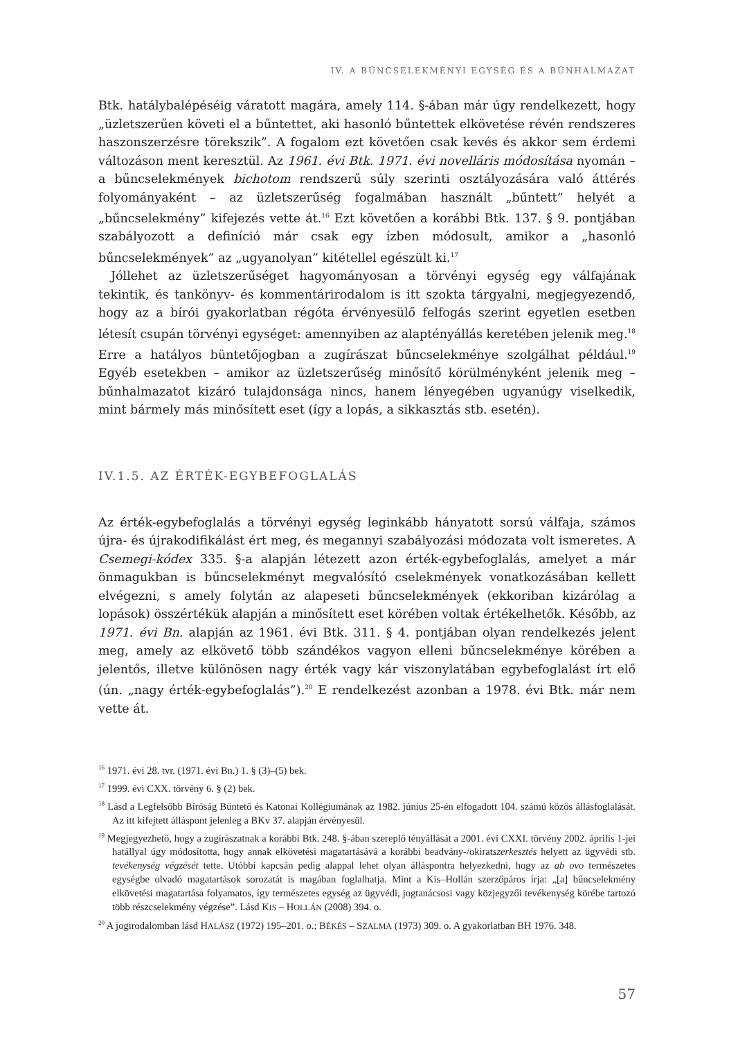IV. A BŰNCSELEKMÉNYI EGYSÉG ÉS A BŰNHALMAZAT
Btk. hatálybalépéséig váratott magára, amely 114. §-ában már úgy rendelkezett, hogy „üzletszerűen követi el a bűntettet, aki hasonló bűntettek elkövetése révén rendszeres haszonszerzésre törekszik”. A fogalom ezt követően csak kevés és akkor sem érdemi változáson ment keresztül. Az 1961. évi Btk. 1971. évi novelláris módosítása nyomán – a bűncselekmények bichotom rendszerű súly szerinti osztályozására való áttérés folyományaként – az üzletszerűség fogalmában használt „bűntett” helyét a „bűncselekmény” kifejezés vette át.<sup>16</sup> Ezt követően a korábbi Btk. 137. § 9. pontjában szabályozott a definíció már csak egy ízben módosult, amikor a „hasonló bűncselekmények” az „ugyanolyan” kitétellel egészült ki.<sup>17</sup>
Jóllehet az üzletszerűséget hagyományosan a törvényi egység egy válfajának tekintik, és tankönyv- és kommentárirodalom is itt szokta tárgyalni, megjegyezendő, hogy az a bírói gyakorlatban régóta érvényesülő felfogás szerint egyetlen esetben létesít csupán törvényi egységet: amennyiben az alaptényállás keretében jelenik meg.<sup>18</sup> Erre a hatályos büntetőjogban a zugírászat bűncselekménye szolgálhat például.<sup>19</sup> Egyéb esetekben – amikor az üzletszerűség minősítő körülményként jelenik meg – bűnhalmazatot kizáró tulajdonsága nincs, hanem lényegében ugyanúgy viselkedik, mint bármely más minősített eset (így a lopás, a sikkasztás stb. esetén).
IV.1.5. AZ ÉRTÉK-EGYBEFOGLALÁS
Az érték-egybefoglalás a törvényi egység leginkább hányatott sorsú válfaja, számos újra- és újrakodifikálást ért meg, és megannyi szabályozási módozata volt ismeretes. A Csemegi-kódex 335. §-a alapján létezett azon érték-egybefoglalás, amelyet a már önmagukban is bűncselekményt megvalósító cselekmények vonatkozásában kellett elvégezni, s amely folytán az alapeseti bűncselekmények (ekkoriban kizárólag a lopások) összértékük alapján a minősített eset körében voltak értékelhetők. Később, az 1971. évi Bn. alapján az 1961. évi Btk. 311. § 4. pontjában olyan rendelkezés jelent meg, amely az elkövető több szándékos vagyon elleni bűncselekménye körében a jelentős, illetve különösen nagy érték vagy kár viszonylatában egybefoglalást írt elő (ún. „nagy érték-egybefoglalás”).<sup>20</sup> E rendelkezést azonban a 1978. évi Btk. már nem vette át.
<sup>16</sup> 1971. évi 28. tvr. (1971. évi Bn.) 1. § (3)–(5) bek.
<sup>17</sup> 1999. évi CXX. törvény 6. § (2) bek.
<sup>18</sup> Lásd a Legfelsőbb Bíróság Büntető és Katonai Kollégiumának az 1982. június 25-én elfogadott 104. számú közös állásfoglalását. Az itt kifejtett álláspont jelenleg a BKv 37. alapján érvényesül.
<sup>19</sup> Megjegyezhető, hogy a zugírászatnak a korábbi Btk. 248. §-ában szereplő tényállását a 2001. évi CXXI. törvény 2002. április 1-jei hatállyal úgy módosította, hogy annak elkövetési magatartásává a korábbi beadvány-/okiratszerkesztés helyett az ügyvédi stb. tevékenység végzését tette. Utóbbi kapcsán pedig alappal lehet olyan álláspontra helyezkedni, hogy az ab ovo természetes egységbe olvadó magatartások sorozatát is magában foglalhatja. Mint a Kis–Hollán szerzőpáros írja: „[a] bűncselekmény elkövetési magatartása folyamatos, így természetes egység az ügyvédi, jogtanácsosi vagy közjegyzői tevékenység körébe tartozó több részcselekmény végzése”. Lásd KIS – HOLLÁN (2008) 394. o.
<sup>20</sup> A jogirodalomban lásd HALÁSZ (1972) 195–201. o.; BÉKÉS – SZALMA (1973) 309. o. A gyakorlatban BH 1976. 348.
57